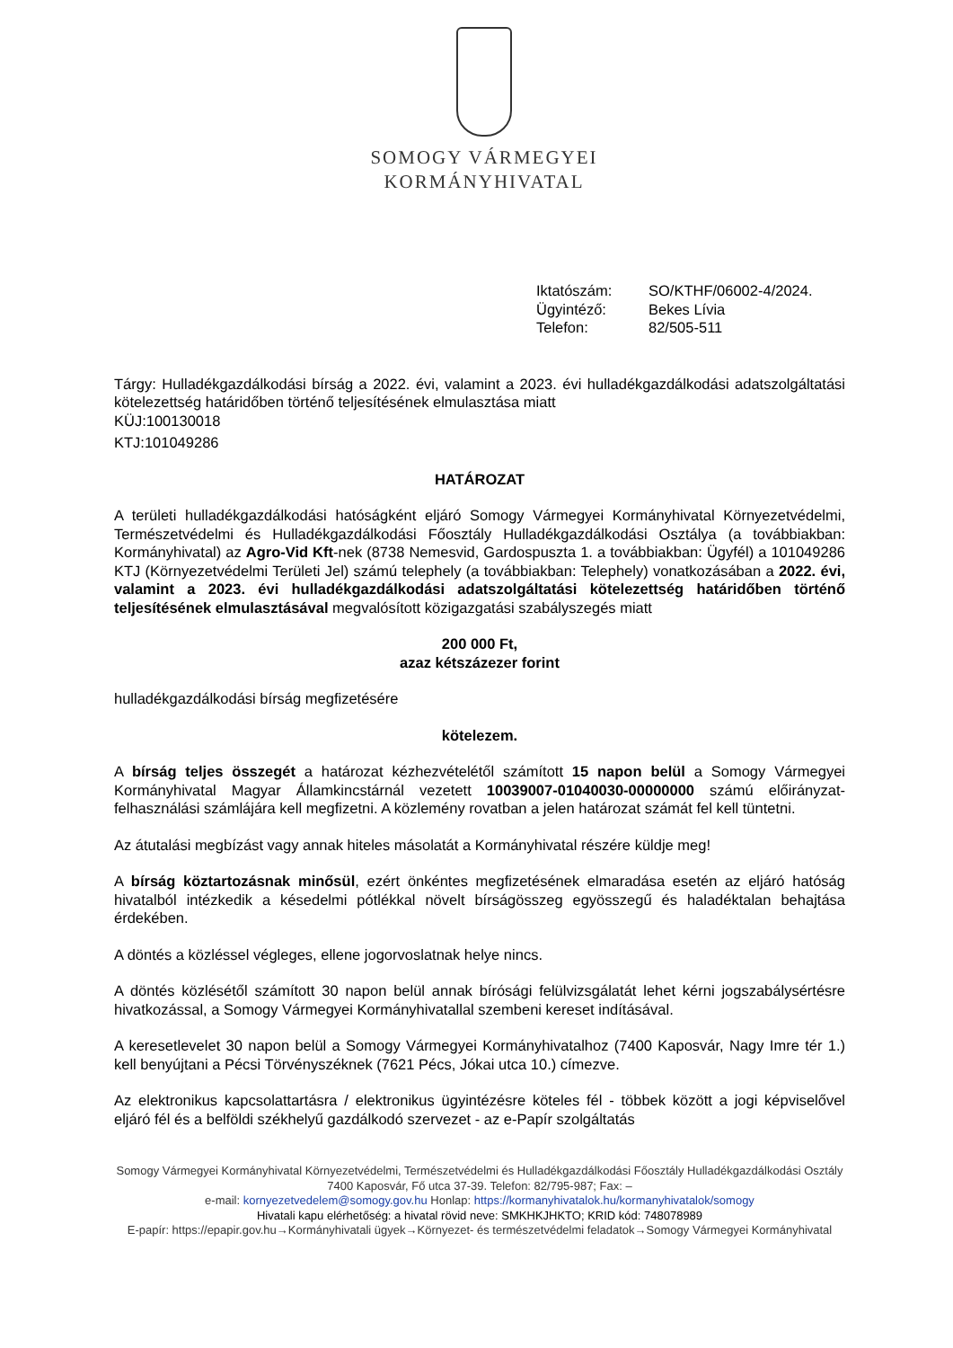SOMOGY VÁRMEGYEI
KORMÁNYHIVATAL
Iktatószám: SO/KTHF/06002-4/2024.
Ügyintéző: Bekes Lívia
Telefon: 82/505-511
Tárgy: Hulladékgazdálkodási bírság a 2022. évi, valamint a 2023. évi hulladékgazdálkodási adatszolgáltatási kötelezettség határidőben történő teljesítésének elmulasztása miatt
KÜJ:100130018
KTJ:101049286
HATÁROZAT
A területi hulladékgazdálkodási hatóságként eljáró Somogy Vármegyei Kormányhivatal Környezetvédelmi, Természetvédelmi és Hulladékgazdálkodási Főosztály Hulladékgazdálkodási Osztálya (a továbbiakban: Kormányhivatal) az Agro-Vid Kft-nek (8738 Nemesvid, Gardospuszta 1. a továbbiakban: Ügyfél) a 101049286 KTJ (Környezetvédelmi Területi Jel) számú telephely (a továbbiakban: Telephely) vonatkozásában a 2022. évi, valamint a 2023. évi hulladékgazdálkodási adatszolgáltatási kötelezettség határidőben történő teljesítésének elmulasztásával megvalósított közigazgatási szabályszegés miatt
200 000 Ft,
azaz kétszázezer forint
hulladékgazdálkodási bírság megfizetésére
kötelezem.
A bírság teljes összegét a határozat kézhezvételétől számított 15 napon belül a Somogy Vármegyei Kormányhivatal Magyar Államkincstárnál vezetett 10039007-01040030-00000000 számú előirányzat-felhasználási számlájára kell megfizetni. A közlemény rovatban a jelen határozat számát fel kell tüntetni.
Az átutalási megbízást vagy annak hiteles másolatát a Kormányhivatal részére küldje meg!
A bírság köztartozásnak minősül, ezért önkéntes megfizetésének elmaradása esetén az eljáró hatóság hivatalból intézkedik a késedelmi pótlékkal növelt bírságösszeg egyösszegű és haladéktalan behajtása érdekében.
A döntés a közléssel végleges, ellene jogorvoslatnak helye nincs.
A döntés közlésétől számított 30 napon belül annak bírósági felülvizsgálatát lehet kérni jogszabálysértésre hivatkozással, a Somogy Vármegyei Kormányhivatallal szembeni kereset indításával.
A keresetlevelet 30 napon belül a Somogy Vármegyei Kormányhivatalhoz (7400 Kaposvár, Nagy Imre tér 1.) kell benyújtani a Pécsi Törvényszéknek (7621 Pécs, Jókai utca 10.) címezve.
Az elektronikus kapcsolattartásra / elektronikus ügyintézésre köteles fél - többek között a jogi képviselővel eljáró fél és a belföldi székhelyű gazdálkodó szervezet - az e-Papír szolgáltatás
Somogy Vármegyei Kormányhivatal Környezetvédelmi, Természetvédelmi és Hulladékgazdálkodási Főosztály Hulladékgazdálkodási Osztály
7400 Kaposvár, Fő utca 37-39. Telefon: 82/795-987; Fax: –
e-mail: kornyezetvedelem@somogy.gov.hu Honlap: https://kormanyhivatalok.hu/kormanyhivatalok/somogy
Hivatali kapu elérhetőség: a hivatal rövid neve: SMKHKJHKTO; KRID kód: 748078989
E-papír: https://epapir.gov.hu→Kormányhivatali ügyek→Környezet- és természetvédelmi feladatok→Somogy Vármegyei Kormányhivatal